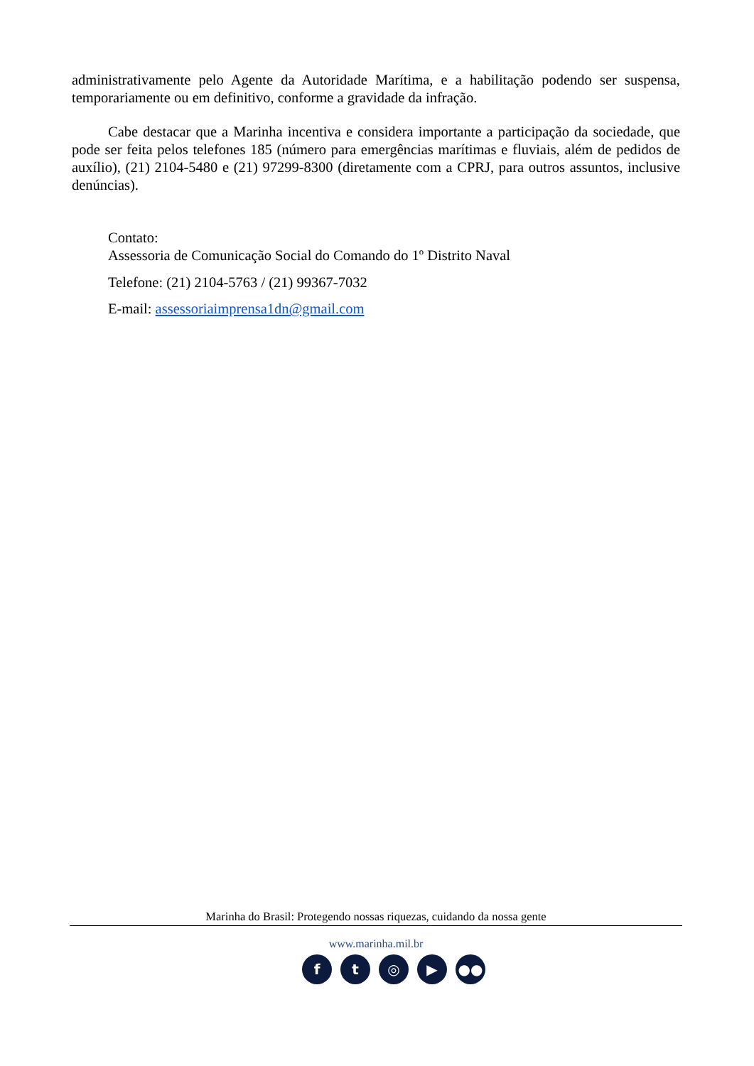administrativamente pelo Agente da Autoridade Marítima, e a habilitação podendo ser suspensa, temporariamente ou em definitivo, conforme a gravidade da infração.
Cabe destacar que a Marinha incentiva e considera importante a participação da sociedade, que pode ser feita pelos telefones 185 (número para emergências marítimas e fluviais, além de pedidos de auxílio), (21) 2104-5480 e (21) 97299-8300 (diretamente com a CPRJ, para outros assuntos, inclusive denúncias).
Contato:
Assessoria de Comunicação Social do Comando do 1º Distrito Naval
Telefone: (21) 2104-5763 / (21) 99367-7032
E-mail: assessoriaimprensa1dn@gmail.com
Marinha do Brasil: Protegendo nossas riquezas, cuidando da nossa gente
www.marinha.mil.br
f t ◎ ▶ ●●